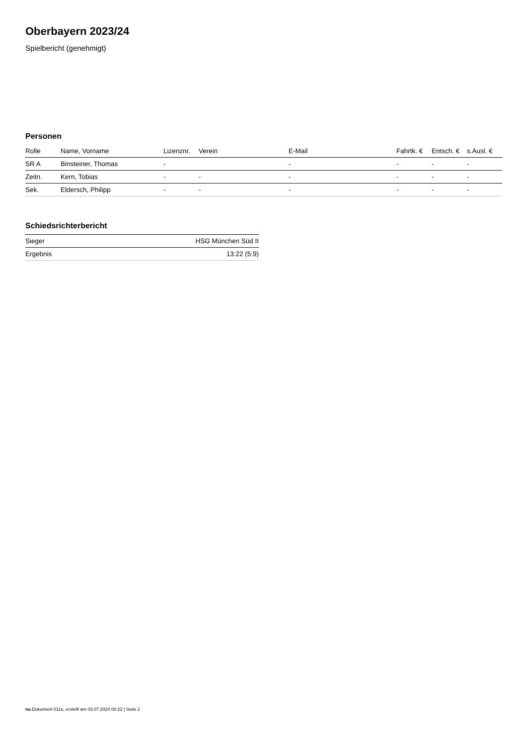Oberbayern 2023/24
Spielbericht (genehmigt)
Personen
| Rolle | Name, Vorname | Lizenznr. | Verein | E-Mail | Fahrtk. € | Entsch. € | s.Ausl. € |
| --- | --- | --- | --- | --- | --- | --- | --- |
| SR A | Binsteiner, Thomas | - | | - | - | - | - |
| Zeitn. | Kern, Tobias | - | - | - | - | - | - |
| Sek. | Eldersch, Philipp | - | - | - | - | - | - |
Schiedsrichterbericht
| Sieger | HSG München Süd II |
| Ergebnis | 13:22 (5:9) |
nu.Dokument 011e, erstellt am 03.07.2024 00:22 | Seite 2